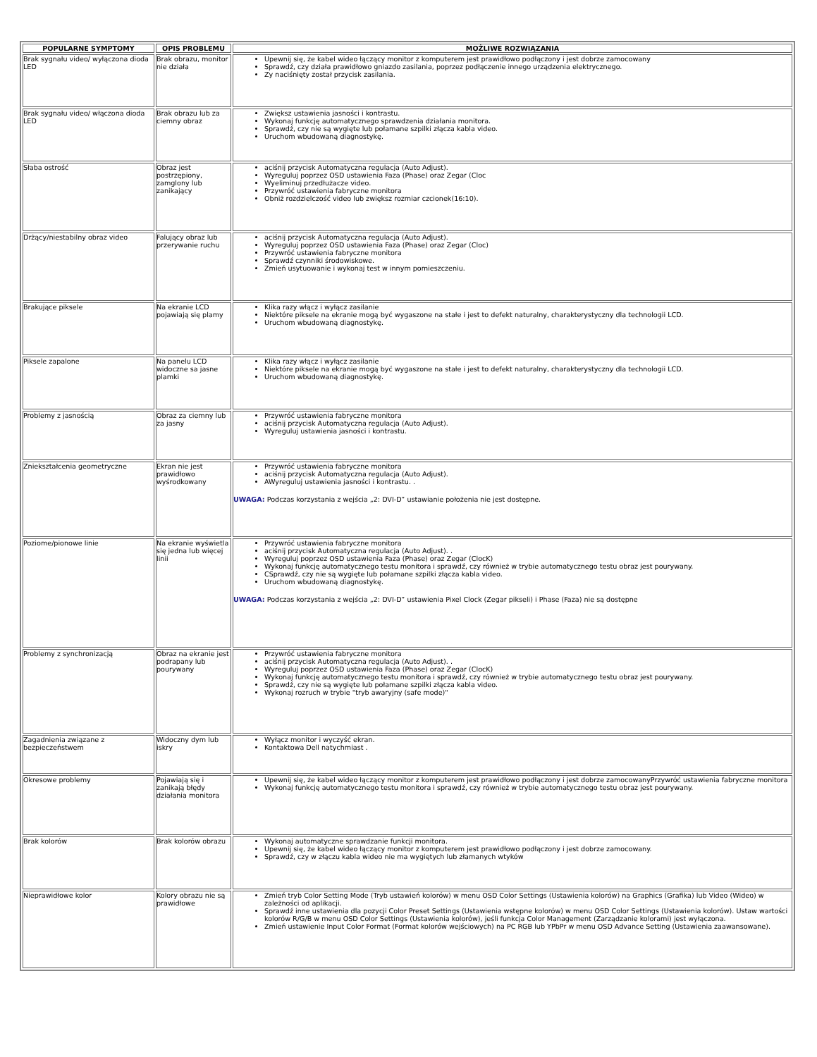| POPULARNE SYMPTOMY | OPIS PROBLEMU | MOŻLIWE ROZWIĄZANIA |
| --- | --- | --- |
| Brak sygnału video/ wyłączona dioda LED | Brak obrazu, monitor nie działa | Upewnij się, że kabel wideo łączący monitor z komputerem jest prawidłowo podłączony i jest dobrze zamocowany Sprawdź, czy działa prawidłowo gniazdo zasilania, poprzez podłączenie innego urządzenia elektrycznego. Zy naciśnięty został przycisk zasilania. |
| Brak sygnału video/ włączona dioda LED | Brak obrazu lub za ciemny obraz | Zwiększ ustawienia jasności i kontrastu. Wykonaj funkcję automatycznego sprawdzenia działania monitora. Sprawdź, czy nie są wygięte lub połamane szpilki złącza kabla video. Uruchom wbudowaną diagnostykę. |
| Słaba ostrość | Obraz jest postrzępiony, zamglony lub zanikający | aciśnij przycisk Automatyczna regulacja (Auto Adjust). Wyreguluj poprzez OSD ustawienia Faza (Phase) oraz Zegar (Cloc Wyeliminuj przedłużacze video. Przywróć ustawienia fabryczne monitora Obniż rozdzielczość video lub zwiększ rozmiar czcionek(16:10). |
| Drżący/niestabilny obraz video | Falujący obraz lub przerywanie ruchu | aciśnij przycisk Automatyczna regulacja (Auto Adjust). Wyreguluj poprzez OSD ustawienia Faza (Phase) oraz Zegar (Cloc) Przywróć ustawienia fabryczne monitora Sprawdź czynniki środowiskowe. Zmień usytuowanie i wykonaj test w innym pomieszczeniu. |
| Brakujące piksele | Na ekranie LCD pojawiają się plamy | Klika razy włącz i wyłącz zasilanie Niektóre piksele na ekranie mogą być wygaszone na stałe i jest to defekt naturalny, charakterystyczny dla technologii LCD. Uruchom wbudowaną diagnostykę. |
| Piksele zapalone | Na panelu LCD widoczne sa jasne plamki | Klika razy włącz i wyłącz zasilanie Niektóre piksele na ekranie mogą być wygaszone na stałe i jest to defekt naturalny, charakterystyczny dla technologii LCD. Uruchom wbudowaną diagnostykę. |
| Problemy z jasnością | Obraz za ciemny lub za jasny | Przywróć ustawienia fabryczne monitora aciśnij przycisk Automatyczna regulacja (Auto Adjust). Wyreguluj ustawienia jasności i kontrastu. |
| Zniekształcenia geometryczne | Ekran nie jest prawidłowo wyśrodkowany | Przywróć ustawienia fabryczne monitora aciśnij przycisk Automatyczna regulacja (Auto Adjust). AWyreguluj ustawienia jasności i kontrastu. . UWAGA: Podczas korzystania z wejścia „2: DVI-D” ustawianie położenia nie jest dostępne. |
| Poziome/pionowe linie | Na ekranie wyświetla się jedna lub więcej linii | Przywróć ustawienia fabryczne monitora aciśnij przycisk Automatyczna regulacja (Auto Adjust). . Wyreguluj poprzez OSD ustawienia Faza (Phase) oraz Zegar (ClocK) Wykonaj funkcję automatycznego testu monitora i sprawdź, czy również w trybie automatycznego testu obraz jest pourywany. CSprawdź, czy nie są wygięte lub połamane szpilki złącza kabla video. Uruchom wbudowaną diagnostykę. UWAGA: Podczas korzystania z wejścia „2: DVI-D” ustawienia Pixel Clock (Zegar pikseli) i Phase (Faza) nie są dostępne |
| Problemy z synchronizacją | Obraz na ekranie jest podrapany lub pourywany | Przywróć ustawienia fabryczne monitora aciśnij przycisk Automatyczna regulacja (Auto Adjust). . Wyreguluj poprzez OSD ustawienia Faza (Phase) oraz Zegar (ClocK) Wykonaj funkcję automatycznego testu monitora i sprawdź, czy również w trybie automatycznego testu obraz jest pourywany. Sprawdź, czy nie są wygięte lub połamane szpilki złącza kabla video. Wykonaj rozruch w trybie "tryb awaryjny (safe mode)" |
| Zagadnienia związane z bezpieczeństwem | Widoczny dym lub iskry | Wyłącz monitor i wyczyść ekran. Kontaktowa Dell natychmiast . |
| Okresowe problemy | Pojawiają się i zanikają błędy działania monitora | Upewnij się, że kabel wideo łączący monitor z komputerem jest prawidłowo podłączony i jest dobrze zamocowanyPrzywróć ustawienia fabryczne monitora Wykonaj funkcję automatycznego testu monitora i sprawdź, czy również w trybie automatycznego testu obraz jest pourywany. |
| Brak kolorów | Brak kolorów obrazu | Wykonaj automatyczne sprawdzanie funkcji monitora. Upewnij się, że kabel wideo łączący monitor z komputerem jest prawidłowo podłączony i jest dobrze zamocowany. Sprawdź, czy w złączu kabla wideo nie ma wygiętych lub złamanych wtyków |
| Nieprawidłowe kolor | Kolory obrazu nie są prawidłowe | Zmień tryb Color Setting Mode (Tryb ustawień kolorów) w menu OSD Color Settings (Ustawienia kolorów) na Graphics (Grafika) lub Video (Wideo) w zależności od aplikacji. Sprawdź inne ustawienia dla pozycji Color Preset Settings (Ustawienia wstępne kolorów) w menu OSD Color Settings (Ustawienia kolorów). Ustaw wartości kolorów R/G/B w menu OSD Color Settings (Ustawienia kolorów), jeśli funkcja Color Management (Zarządzanie kolorami) jest wyłączona. Zmień ustawienie Input Color Format (Format kolorów wejściowych) na PC RGB lub YPbPr w menu OSD Advance Setting (Ustawienia zaawansowane). |